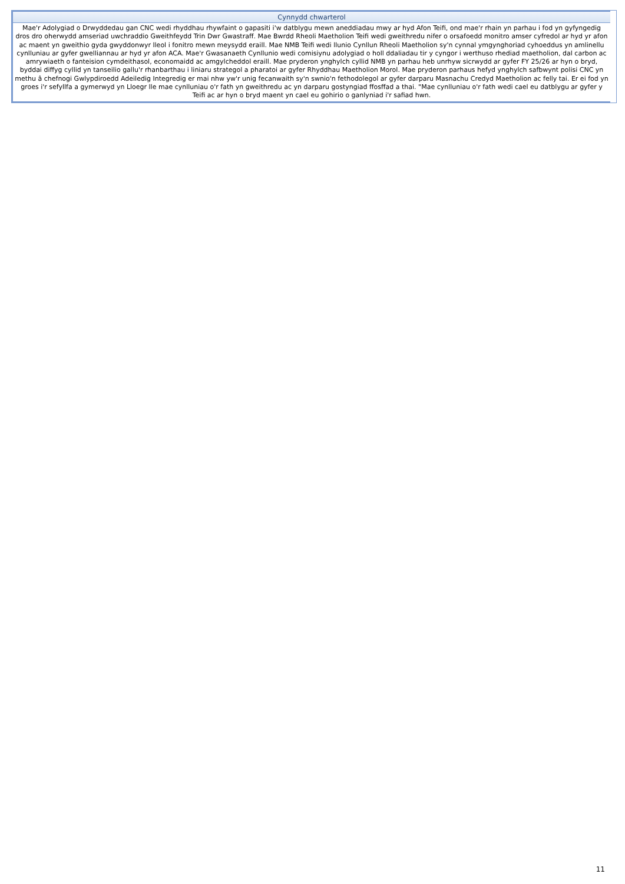| Cynnydd chwarterol |
| --- |
| Mae'r Adolygiad o Drwyddedau gan CNC wedi rhyddhau rhywfaint o gapasiti i'w datblygu mewn aneddiadau mwy ar hyd Afon Teifi, ond mae'r rhain yn parhau i fod yn gyfyngedig dros dro oherwydd amseriad uwchraddio Gweithfeydd Trin Dwr Gwastraff. Mae Bwrdd Rheoli Maetholion Teifi wedi gweithredu nifer o orsafoedd monitro amser cyfredol ar hyd yr afon ac maent yn gweithio gyda gwyddonwyr lleol i fonitro mewn meysydd eraill. Mae NMB Teifi wedi llunio Cynllun Rheoli Maetholion sy'n cynnal ymgynghoriad cyhoeddus yn amlinellu cynlluniau ar gyfer gwelliannau ar hyd yr afon ACA. Mae'r Gwasanaeth Cynllunio wedi comisiynu adolygiad o holl ddaliadau tir y cyngor i werthuso rhediad maetholion, dal carbon ac amrywiaeth o fanteision cymdeithasol, economaidd ac amgylcheddol eraill. Mae pryderon ynghylch cyllid NMB yn parhau heb unrhyw sicrwydd ar gyfer FY 25/26 ar hyn o bryd, byddai diffyg cyllid yn tanseilio gallu'r rhanbarthau i liniaru strategol a pharatoi ar gyfer Rhyddhau Maetholion Morol. Mae pryderon parhaus hefyd ynghylch safbwynt polisi CNC yn methu â chefnogi Gwlypdiroedd Adeiledig Integredig er mai nhw yw'r unig fecanwaith sy'n swnio'n fethodolegol ar gyfer darparu Masnachu Credyd Maetholion ac felly tai. Er ei fod yn groes i'r sefyllfa a gymerwyd yn Lloegr lle mae cynlluniau o'r fath yn gweithredu ac yn darparu gostyngiad ffosffad a thai. "Mae cynlluniau o'r fath wedi cael eu datblygu ar gyfer y Teifi ac ar hyn o bryd maent yn cael eu gohirio o ganlyniad i'r safiad hwn. |
11